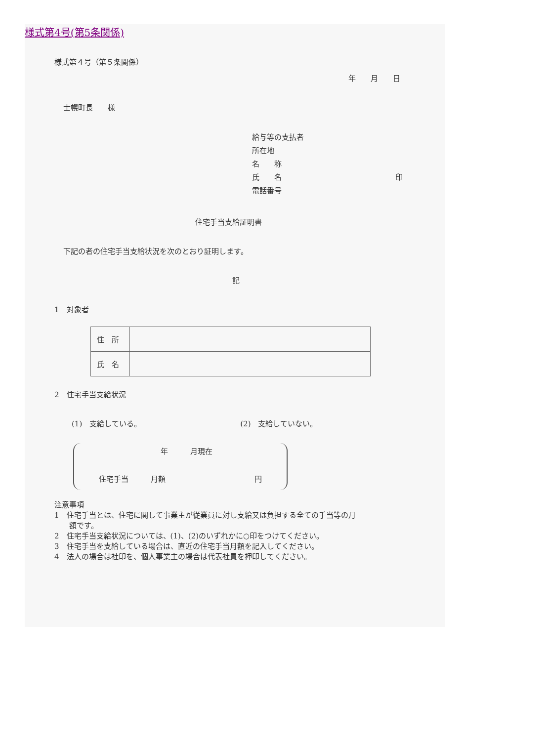様式第4号(第5条関係)
様式第４号（第５条関係）
年　　月　　日
士幌町長　　様
給与等の支払者
所在地
名　　称
氏　　名 印
電話番号
住宅手当支給証明書
下記の者の住宅手当支給状況を次のとおり証明します。
記
1　対象者
| 住 所 | |
| 氏 名 | |
2　住宅手当支給状況
(1)　支給している。 (2)　支給していない。
年　　　月現在
住宅手当　　　月額 円
注意事項
1　住宅手当とは、住宅に関して事業主が従業員に対し支給又は負担する全ての手当等の月
　　額です。
2　住宅手当支給状況については、(1)、(2)のいずれかに○印をつけてください。
3　住宅手当を支給している場合は、直近の住宅手当月額を記入してください。
4　法人の場合は社印を、個人事業主の場合は代表社員を押印してください。